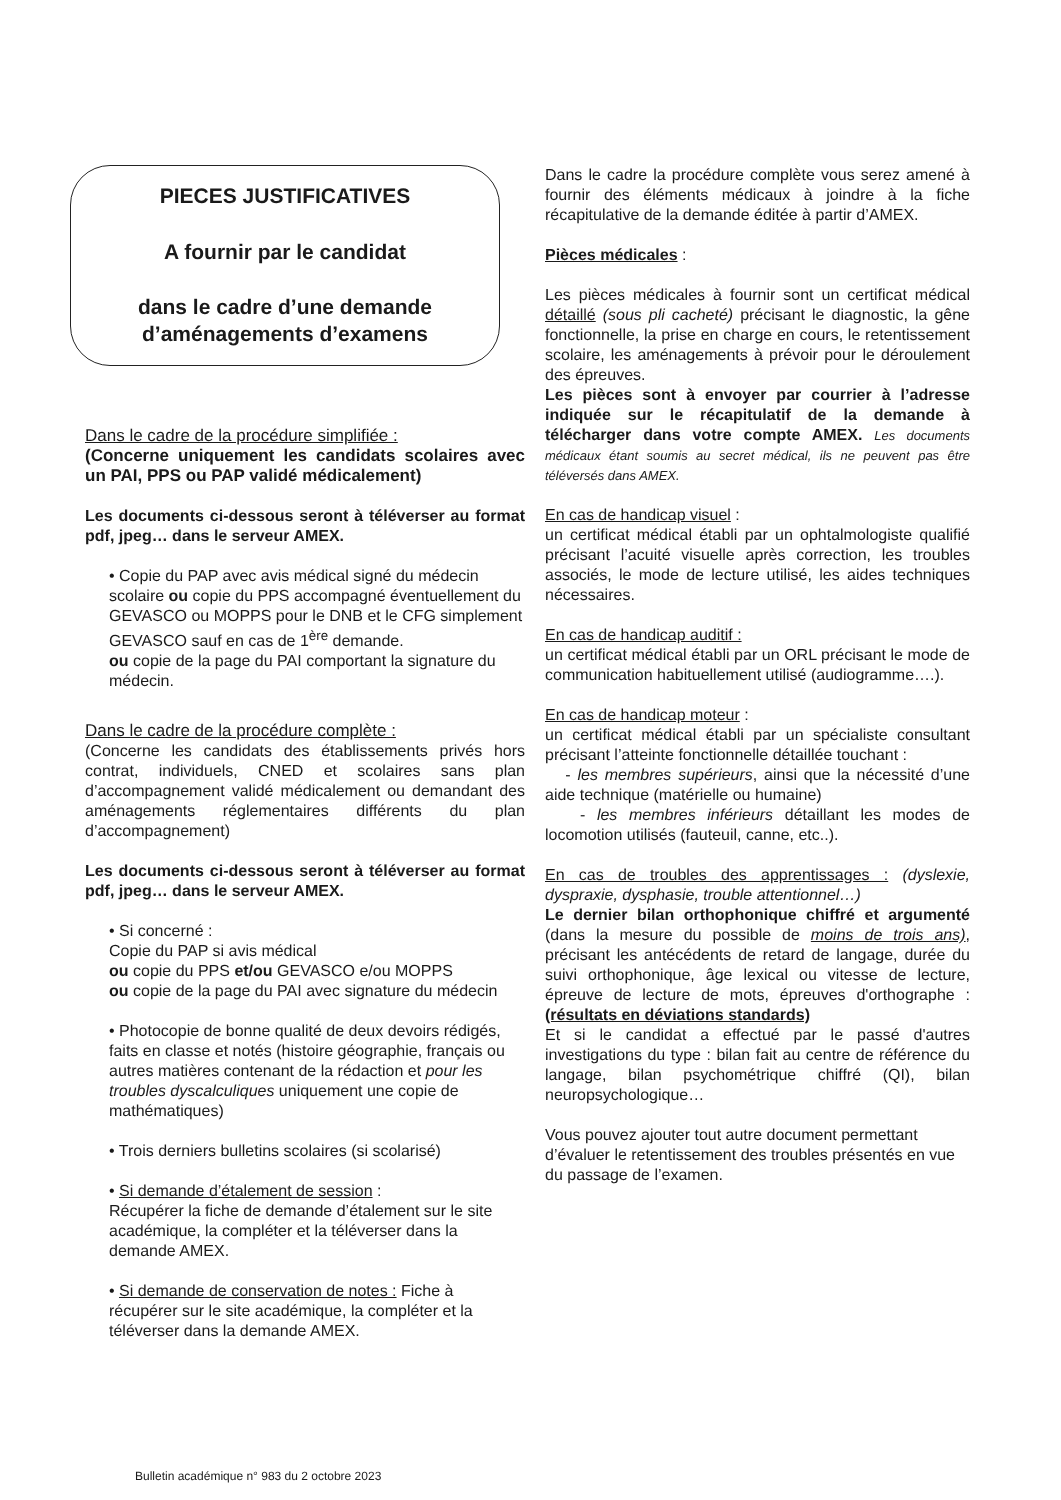PIECES JUSTIFICATIVES
A fournir par le candidat
dans le cadre d’une demande d’aménagements d’examens
Dans le cadre de la procédure simplifiée :
(Concerne uniquement les candidats scolaires avec un PAI, PPS ou PAP validé médicalement)
Les documents ci-dessous seront à téléverser au format pdf, jpeg… dans le serveur AMEX.
• Copie du PAP avec avis médical signé du médecin scolaire ou copie du PPS accompagné éventuellement du GEVASCO ou MOPPS pour le DNB et le CFG simplement GEVASCO sauf en cas de 1<sup>ère</sup> demande.
ou copie de la page du PAI comportant la signature du médecin.
Dans le cadre de la procédure complète :
(Concerne les candidats des établissements privés hors contrat, individuels, CNED et scolaires sans plan d’accompagnement validé médicalement ou demandant des aménagements réglementaires différents du plan d’accompagnement)
Les documents ci-dessous seront à téléverser au format pdf, jpeg… dans le serveur AMEX.
• Si concerné :
Copie du PAP si avis médical
ou copie du PPS et/ou GEVASCO e/ou MOPPS
ou copie de la page du PAI avec signature du médecin
• Photocopie de bonne qualité de deux devoirs rédigés, faits en classe et notés (histoire géographie, français ou autres matières contenant de la rédaction et pour les troubles dyscalculiques uniquement une copie de mathématiques)
• Trois derniers bulletins scolaires (si scolarisé)
• Si demande d’étalement de session :
Récupérer la fiche de demande d’étalement sur le site académique, la compléter et la téléverser dans la demande AMEX.
• Si demande de conservation de notes : Fiche à récupérer sur le site académique, la compléter et la téléverser dans la demande AMEX.
Dans le cadre la procédure complète vous serez amené à fournir des éléments médicaux à joindre à la fiche récapitulative de la demande éditée à partir d’AMEX.
Pièces médicales :
Les pièces médicales à fournir sont un certificat médical détaillé (sous pli cacheté) précisant le diagnostic, la gêne fonctionnelle, la prise en charge en cours, le retentissement scolaire, les aménagements à prévoir pour le déroulement des épreuves.
Les pièces sont à envoyer par courrier à l’adresse indiquée sur le récapitulatif de la demande à télécharger dans votre compte AMEX. Les documents médicaux étant soumis au secret médical, ils ne peuvent pas être téléversés dans AMEX.
En cas de handicap visuel :
un certificat médical établi par un ophtalmologiste qualifié précisant l’acuité visuelle après correction, les troubles associés, le mode de lecture utilisé, les aides techniques nécessaires.
En cas de handicap auditif :
un certificat médical établi par un ORL précisant le mode de communication habituellement utilisé (audiogramme….).
En cas de handicap moteur :
un certificat médical établi par un spécialiste consultant précisant l’atteinte fonctionnelle détaillée touchant :
- les membres supérieurs, ainsi que la nécessité d’une aide technique (matérielle ou humaine)
- les membres inférieurs détaillant les modes de locomotion utilisés (fauteuil, canne, etc..).
En cas de troubles des apprentissages : (dyslexie, dyspraxie, dysphasie, trouble attentionnel…)
Le dernier bilan orthophonique chiffré et argumenté (dans la mesure du possible de moins de trois ans), précisant les antécédents de retard de langage, durée du suivi orthophonique, âge lexical ou vitesse de lecture, épreuve de lecture de mots, épreuves d'orthographe : (résultats en déviations standards)
Et si le candidat a effectué par le passé d'autres investigations du type : bilan fait au centre de référence du langage, bilan psychométrique chiffré (QI), bilan neuropsychologique…
Vous pouvez ajouter tout autre document permettant d’évaluer le retentissement des troubles présentés en vue du passage de l’examen.
Bulletin académique n° 983 du 2 octobre 2023